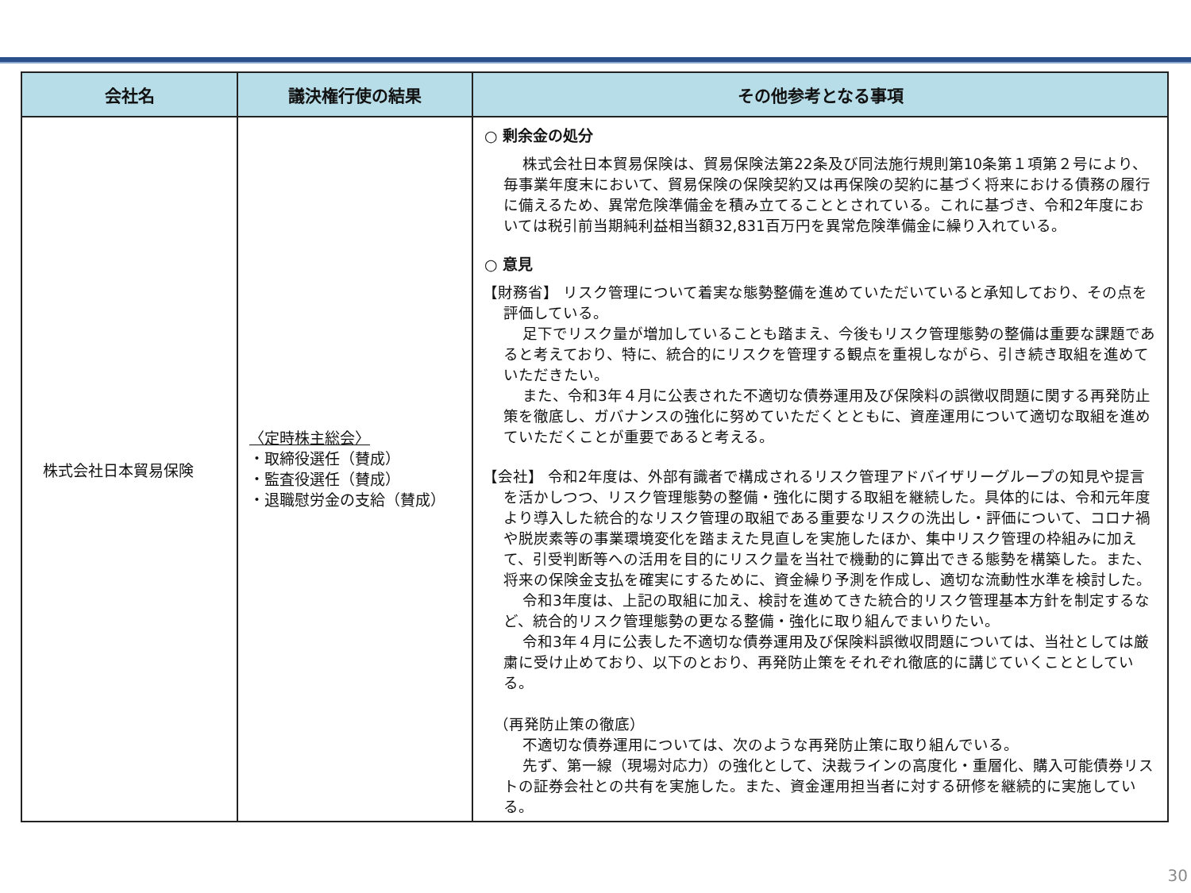| 会社名 | 議決権行使の結果 | その他参考となる事項 |
| --- | --- | --- |
| 株式会社日本貿易保険 | 〈定時株主総会〉 ・取締役選任（賛成） ・監査役選任（賛成） ・退職慰労金の支給（賛成） | ○ 剰余金の処分 株式会社日本貿易保険は、貿易保険法第22条及び同法施行規則第10条第１項第２号により、毎事業年度末において、貿易保険の保険契約又は再保険の契約に基づく将来における債務の履行に備えるため、異常危険準備金を積み立てることとされている。これに基づき、令和2年度においては税引前当期純利益相当額32,831百万円を異常危険準備金に繰り入れている。 ○ 意見 【財務省】 リスク管理について着実な態勢整備を進めていただいていると承知しており、その点を評価している。 足下でリスク量が増加していることも踏まえ、今後もリスク管理態勢の整備は重要な課題であると考えており、特に、統合的にリスクを管理する観点を重視しながら、引き続き取組を進めていただきたい。 また、令和3年４月に公表された不適切な債券運用及び保険料の誤徴収問題に関する再発防止策を徹底し、ガバナンスの強化に努めていただくとともに、資産運用について適切な取組を進めていただくことが重要であると考える。 【会社】 令和2年度は、外部有識者で構成されるリスク管理アドバイザリーグループの知見や提言を活かしつつ、リスク管理態勢の整備・強化に関する取組を継続した。具体的には、令和元年度より導入した統合的なリスク管理の取組である重要なリスクの洗出し・評価について、コロナ禍や脱炭素等の事業環境変化を踏まえた見直しを実施したほか、集中リスク管理の枠組みに加えて、引受判断等への活用を目的にリスク量を当社で機動的に算出できる態勢を構築した。また、将来の保険金支払を確実にするために、資金繰り予測を作成し、適切な流動性水準を検討した。 令和3年度は、上記の取組に加え、検討を進めてきた統合的リスク管理基本方針を制定するなど、統合的リスク管理態勢の更なる整備・強化に取り組んでまいりたい。 令和3年４月に公表した不適切な債券運用及び保険料誤徴収問題については、当社としては厳粛に受け止めており、以下のとおり、再発防止策をそれぞれ徹底的に講じていくこととしている。 （再発防止策の徹底） 不適切な債券運用については、次のような再発防止策に取り組んでいる。 先ず、第一線（現場対応力）の強化として、決裁ラインの高度化・重層化、購入可能債券リストの証券会社との共有を実施した。また、資金運用担当者に対する研修を継続的に実施している。 |
30